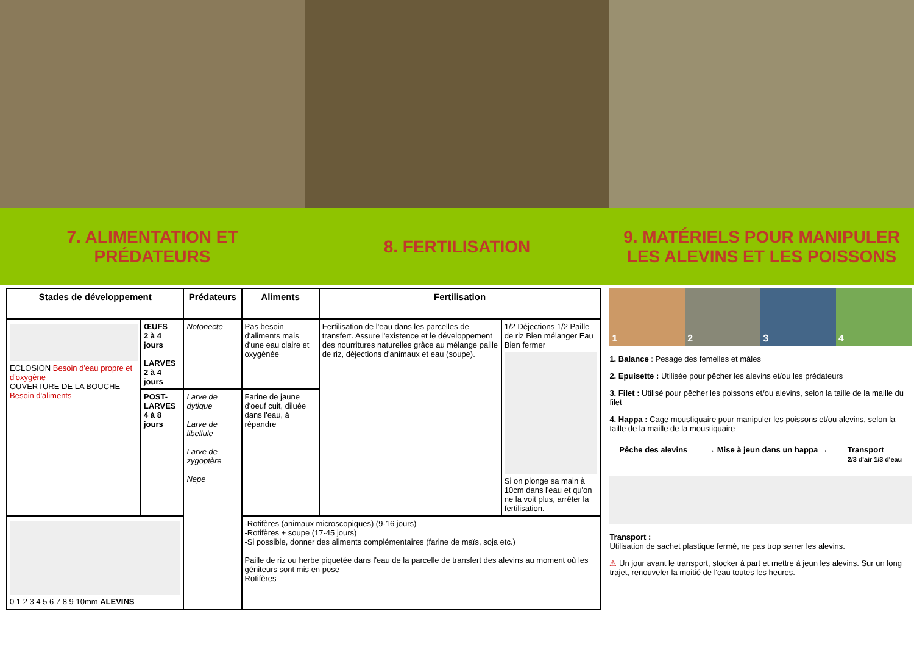7. ALIMENTATION ET
PRÉDATEURS
8. FERTILISATION
9. MATÉRIELS POUR MANIPULER
LES ALEVINS ET LES POISSONS
| Stades de développement | | Prédateurs | Aliments | Fertilisation | |
| --- | --- | --- | --- | --- | --- |
| ECLOSION Besoin d'eau propre et d'oxygène OUVERTURE DE LA BOUCHE Besoin d'aliments | ŒUFS 2 à 4 jours LARVES 2 à 4 jours | Notonecte | Pas besoin d'aliments mais d'une eau claire et oxygénée | Fertilisation de l'eau dans les parcelles de transfert. Assure l'existence et le développement des nourritures naturelles grâce au mélange paille de riz, déjections d'animaux et eau (soupe). | 1/2 Déjections 1/2 Paille de riz Bien mélanger Eau Bien fermer Si on plonge sa main à 10cm dans l'eau et qu'on ne la voit plus, arrêter la fertilisation. |
| | POST-LARVES 4 à 8 jours | Larve de dytique Larve de libellule Larve de zygoptère Nepe | Farine de jaune d'oeuf cuit, diluée dans l'eau, à répandre | | |
| 0 1 2 3 4 5 6 7 8 9 10mm ALEVINS | | | -Rotifères (animaux microscopiques) (9-16 jours) -Rotifères + soupe (17-45 jours) -Si possible, donner des aliments complémentaires (farine de maïs, soja etc.) Paille de riz ou herbe piquetée dans l'eau de la parcelle de transfert des alevins au moment où les géniteurs sont mis en pose Rotifères | | |
1 2 3 4
1. Balance : Pesage des femelles et mâles
2. Epuisette : Utilisée pour pêcher les alevins et/ou les prédateurs
3. Filet : Utilisé pour pêcher les poissons et/ou alevins, selon la taille de la maille du filet
4. Happa : Cage moustiquaire pour manipuler les poissons et/ou alevins, selon la taille de la maille de la moustiquaire
Pêche des alevins → Mise à jeun dans un happa → Transport
2/3 d'air 1/3 d'eau
Transport :
Utilisation de sachet plastique fermé, ne pas trop serrer les alevins.
⚠ Un jour avant le transport, stocker à part et mettre à jeun les alevins. Sur un long trajet, renouveler la moitié de l'eau toutes les heures.